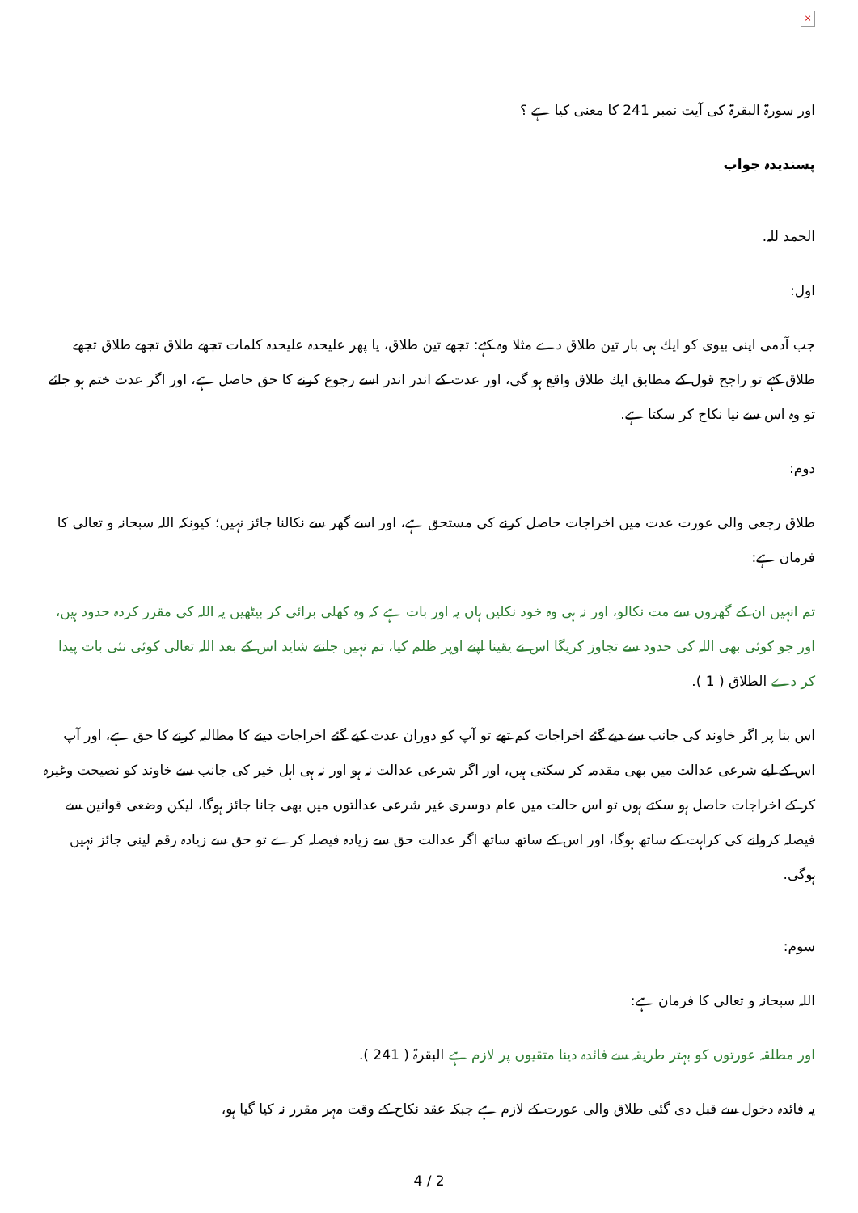×
اور سورۃ البقرۃ کی آیت نمبر 241 کا معنی کیا ہے ؟
پسندیدہ جواب
الحمد للہ.
اول:
جب آدمی اپنی بیوی کو ایك ہی بار تین طلاق دے مثلا وہ كہے: تجھے تین طلاق، یا پھر علیحدہ علیحدہ کلمات تجھے طلاق تجھے طلاق تجھے طلاق کہے تو راجح قول کے مطابق ایك طلاق واقع ہو گی، اور عدت کے اندر اندر اسے رجوع کرنے کا حق حاصل ہے، اور اگر عدت ختم ہو جائے تو وہ اس سے نیا نکاح کر سکتا ہے.
دوم:
طلاق رجعی والی عورت عدت میں اخراجات حاصل کرنے کی مستحق ہے، اور اسے گھر سے نکالنا جائز نہیں؛ کیونکہ اللہ سبحانہ و تعالی کا فرمان ہے:
تم انہیں ان کے گھروں سے مت نکالو، اور نہ ہی وہ خود نکلیں ہاں یہ اور بات ہے کہ وہ کھلی برائی کر بیٹھیں یہ اللہ کی مقرر کردہ حدود ہیں، اور جو کوئی بھی اللہ کی حدود سے تجاوز کریگا اس نے یقینا اپنے اوپر ظلم کیا، تم نہیں جانتے شاید اس کے بعد اللہ تعالی کوئی نئی بات پیدا کر دے الطلاق ( 1 ).
اس بنا پر اگر خاوند کی جانب سے دیے گئے اخراجات کم تھے تو آپ کو دوران عدت کیے گئے اخراجات دینے کا مطالبہ کرنے کا حق ہے، اور آپ اس کے لیے شرعی عدالت میں بھی مقدمہ کر سکتی ہیں، اور اگر شرعی عدالت نہ ہو اور نہ ہی اہل خیر کی جانب سے خاوند کو نصیحت وغیرہ کر کے اخراجات حاصل ہو سکتے ہوں تو اس حالت میں عام دوسری غیر شرعی عدالتوں میں بھی جانا جائز ہوگا، لیکن وضعی قوانین سے فیصلہ کروانے کی کراہت کے ساتھ ہوگا، اور اس کے ساتھ ساتھ اگر عدالت حق سے زیادہ فیصلہ کرے تو حق سے زیادہ رقم لینی جائز نہیں ہوگی.
سوم:
اللہ سبحانہ و تعالی کا فرمان ہے:
اور مطلقہ عورتوں کو بہتر طریقہ سے فائدہ دینا متقیوں پر لازم ہے البقرۃ ( 241 ).
یہ فائدہ دخول سے قبل دی گئی طلاق والی عورت کے لازم ہے جبکہ عقد نکاح کے وقت مہر مقرر نہ کیا گیا ہو،
4 / 2